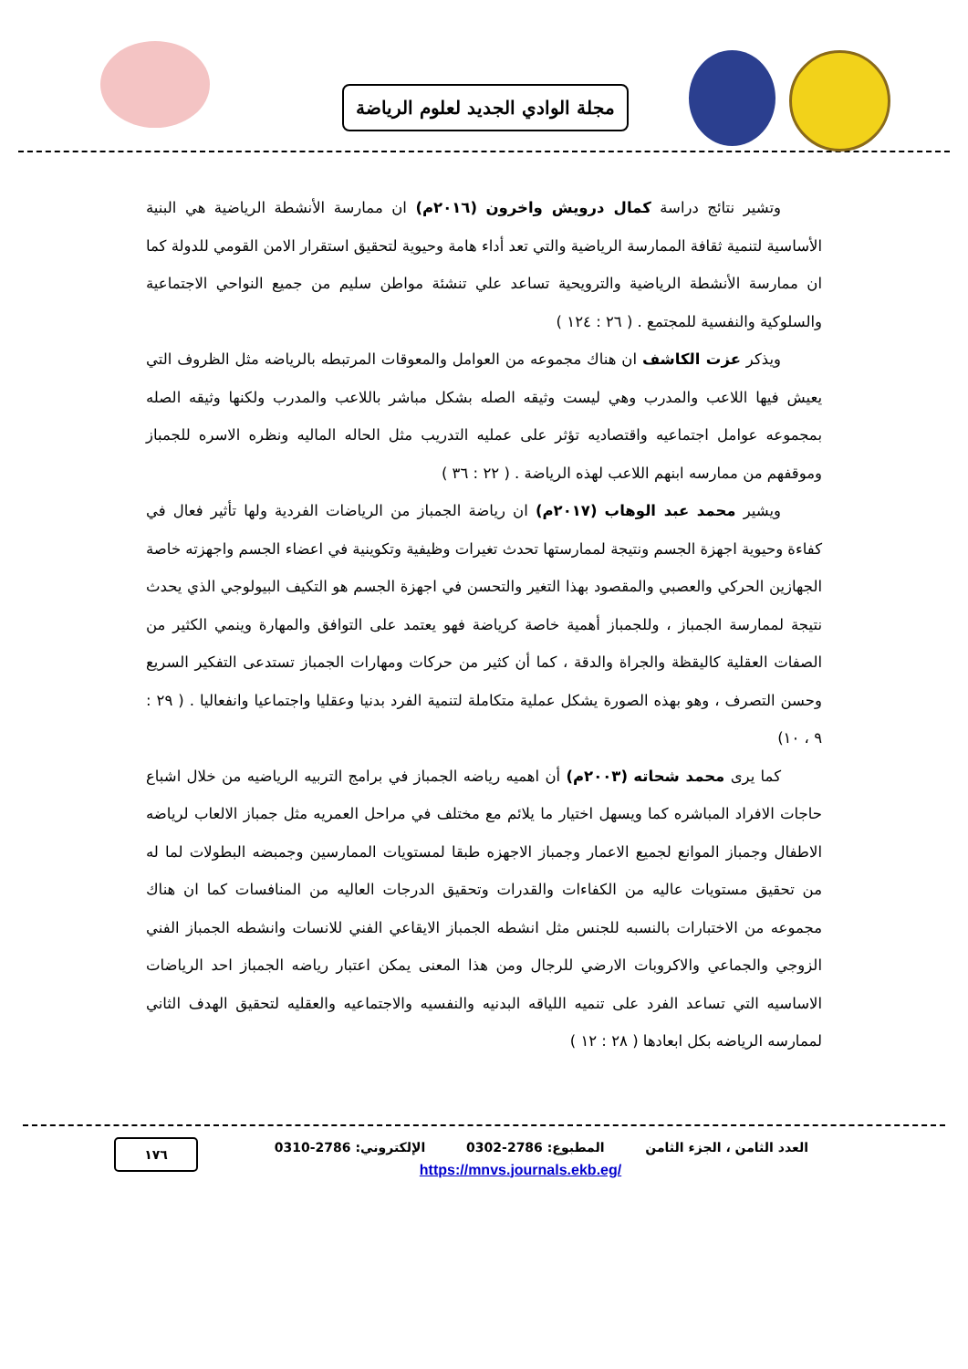مجلة الوادي الجديد لعلوم الرياضة
وتشير نتائج دراسة كمال درويش واخرون (٢٠١٦م) ان ممارسة الأنشطة الرياضية هي البنية الأساسية لتنمية ثقافة الممارسة الرياضية والتي تعد أداء هامة وحيوية لتحقيق استقرار الامن القومي للدولة كما ان ممارسة الأنشطة الرياضية والترويحية تساعد علي تنشئة مواطن سليم من جميع النواحي الاجتماعية والسلوكية والنفسية للمجتمع . ( ٢٦ : ١٢٤ )
ويذكر عزت الكاشف ان هناك مجموعه من العوامل والمعوقات المرتبطه بالرياضه مثل الظروف التي يعيش فيها اللاعب والمدرب وهي ليست وثيقه الصله بشكل مباشر باللاعب والمدرب ولكنها وثيقه الصله بمجموعه عوامل اجتماعيه واقتصاديه تؤثر على عمليه التدريب مثل الحاله الماليه ونظره الاسره للجمباز وموقفهم من ممارسه ابنهم اللاعب لهذه الرياضة . ( ٢٢ : ٣٦ )
ويشير محمد عبد الوهاب (٢٠١٧م) ان رياضة الجمباز من الرياضات الفردية ولها تأثير فعال في كفاءة وحيوية اجهزة الجسم ونتيجة لممارستها تحدث تغيرات وظيفية وتكوينية في اعضاء الجسم واجهزته خاصة الجهازين الحركي والعصبي والمقصود بهذا التغير والتحسن في اجهزة الجسم هو التكيف البيولوجي الذي يحدث نتيجة لممارسة الجمباز ، وللجمباز أهمية خاصة كرياضة فهو يعتمد على التوافق والمهارة وينمي الكثير من الصفات العقلية كاليقظة والجراة والدقة ، كما أن كثير من حركات ومهارات الجمباز تستدعى التفكير السريع وحسن التصرف ، وهو بهذه الصورة يشكل عملية متكاملة لتنمية الفرد بدنيا وعقليا واجتماعيا وانفعاليا . ( ٢٩ : ٩ ، ١٠)
كما يرى محمد شحاته (٢٠٠٣م) أن اهميه رياضه الجمباز في برامج التربيه الرياضيه من خلال اشباع حاجات الافراد المباشره كما ويسهل اختيار ما يلائم مع مختلف في مراحل العمريه مثل جمباز الالعاب لرياضه الاطفال وجمباز الموانع لجميع الاعمار وجمباز الاجهزه طبقا لمستويات الممارسين وجمبضه البطولات لما له من تحقيق مستويات عاليه من الكفاءات والقدرات وتحقيق الدرجات العاليه من المنافسات كما ان هناك مجموعه من الاختبارات بالنسبه للجنس مثل انشطه الجمباز الايقاعي الفني للانسات وانشطه الجمباز الفني الزوجي والجماعي والاكروبات الارضي للرجال ومن هذا المعنى يمكن اعتبار رياضه الجمباز احد الرياضات الاساسيه التي تساعد الفرد على تنميه اللياقه البدنيه والنفسيه والاجتماعيه والعقليه لتحقيق الهدف الثاني لممارسه الرياضه بكل ابعادها ( ٢٨ : ١٢ )
العدد الثامن ، الجزء الثامن المطبوع: 2786-0302 الإلكتروني: 2786-0310
https://mnvs.journals.ekb.eg/
١٧٦